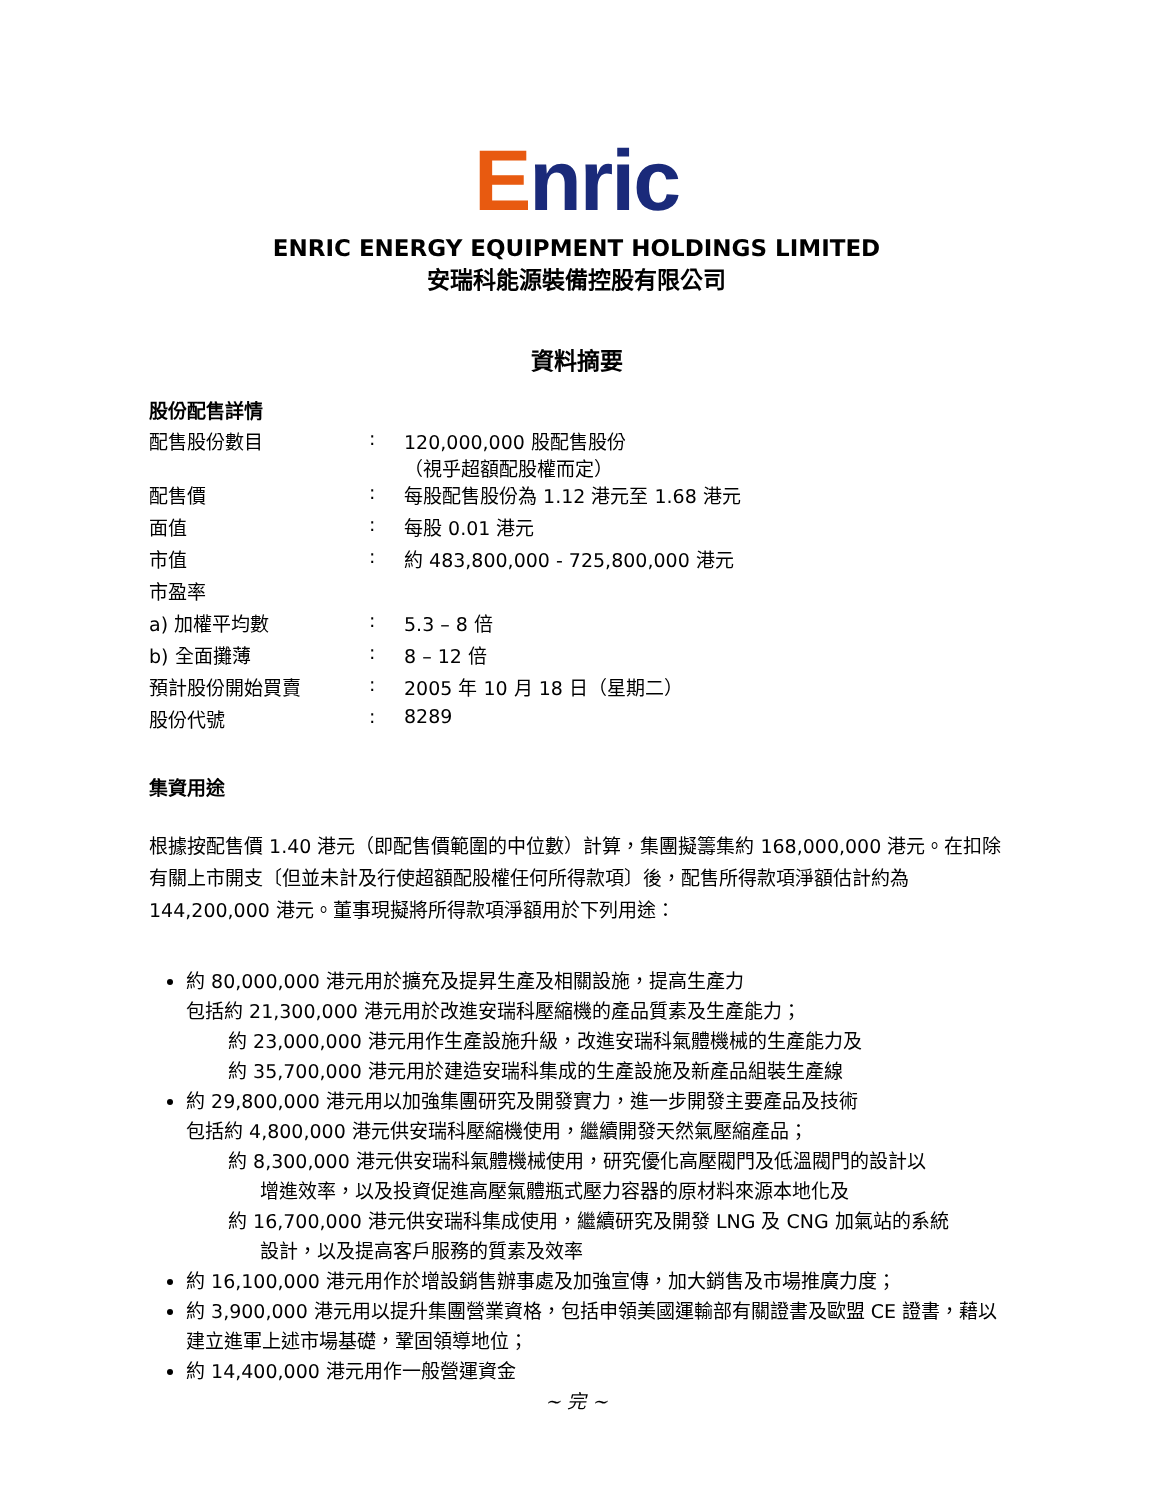Enric
ENRIC ENERGY EQUIPMENT HOLDINGS LIMITED
安瑞科能源裝備控股有限公司
資料摘要
股份配售詳情
| 配售股份數目 | : | 120,000,000 股配售股份 （視乎超額配股權而定） |
| 配售價 | : | 每股配售股份為 1.12 港元至 1.68 港元 |
| 面值 | : | 每股 0.01 港元 |
| 市值 | : | 約 483,800,000 - 725,800,000 港元 |
| 市盈率 | | |
| a) 加權平均數 | : | 5.3 – 8 倍 |
| b) 全面攤薄 | : | 8 – 12 倍 |
| 預計股份開始買賣 | : | 2005 年 10 月 18 日（星期二） |
| 股份代號 | : | 8289 |
集資用途
根據按配售價 1.40 港元（即配售價範圍的中位數）計算，集團擬籌集約 168,000,000 港元。在扣除有關上市開支〔但並未計及行使超額配股權任何所得款項〕後，配售所得款項淨額估計約為 144,200,000 港元。董事現擬將所得款項淨額用於下列用途：
約 80,000,000 港元用於擴充及提昇生產及相關設施，提高生產力
包括約 21,300,000 港元用於改進安瑞科壓縮機的產品質素及生產能力；
約 23,000,000 港元用作生產設施升級，改進安瑞科氣體機械的生產能力及
約 35,700,000 港元用於建造安瑞科集成的生產設施及新產品組裝生產線
約 29,800,000 港元用以加強集團研究及開發實力，進一步開發主要產品及技術
包括約 4,800,000 港元供安瑞科壓縮機使用，繼續開發天然氣壓縮產品；
約 8,300,000 港元供安瑞科氣體機械使用，研究優化高壓閥門及低溫閥門的設計以
增進效率，以及投資促進高壓氣體瓶式壓力容器的原材料來源本地化及
約 16,700,000 港元供安瑞科集成使用，繼續研究及開發 LNG 及 CNG 加氣站的系統
設計，以及提高客戶服務的質素及效率
約 16,100,000 港元用作於增設銷售辦事處及加強宣傳，加大銷售及市場推廣力度；
約 3,900,000 港元用以提升集團營業資格，包括申領美國運輸部有關證書及歐盟 CE 證書，藉以建立進軍上述市場基礎，鞏固領導地位；
約 14,400,000 港元用作一般營運資金
~ 完 ~